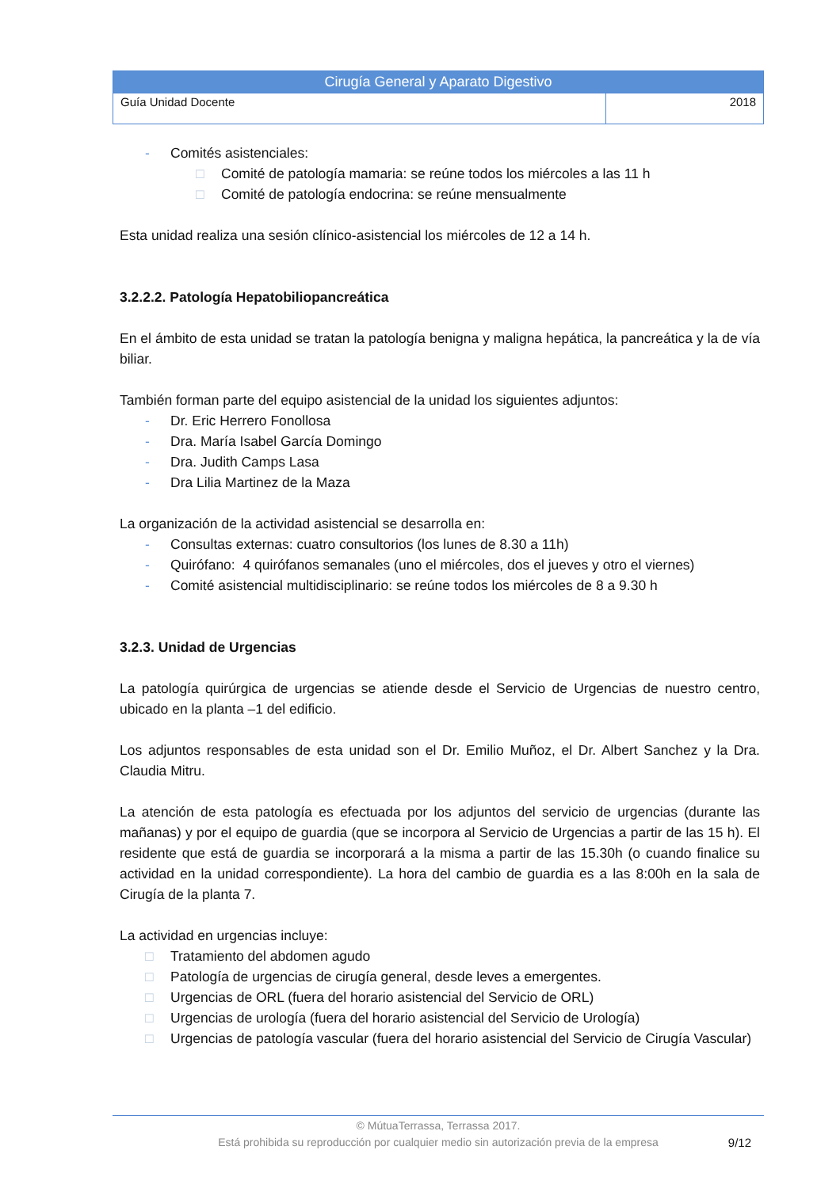| Cirugía General y Aparato Digestivo | |
| --- | --- |
| Guía Unidad Docente | 2018 |
- Comités asistenciales:
□ Comité de patología mamaria: se reúne todos los miércoles a las 11 h
□ Comité de patología endocrina: se reúne mensualmente
Esta unidad realiza una sesión clínico-asistencial los miércoles de 12 a 14 h.
3.2.2.2. Patología Hepatobiliopancreática
En el ámbito de esta unidad se tratan la patología benigna y maligna hepática, la pancreática y la de vía biliar.
También forman parte del equipo asistencial de la unidad los siguientes adjuntos:
- Dr. Eric Herrero Fonollosa
- Dra. María Isabel García Domingo
- Dra. Judith Camps Lasa
- Dra Lilia Martinez de la Maza
La organización de la actividad asistencial se desarrolla en:
- Consultas externas: cuatro consultorios (los lunes de 8.30 a 11h)
- Quirófano: 4 quirófanos semanales (uno el miércoles, dos el jueves y otro el viernes)
- Comité asistencial multidisciplinario: se reúne todos los miércoles de 8 a 9.30 h
3.2.3. Unidad de Urgencias
La patología quirúrgica de urgencias se atiende desde el Servicio de Urgencias de nuestro centro, ubicado en la planta –1 del edificio.
Los adjuntos responsables de esta unidad son el Dr. Emilio Muñoz, el Dr. Albert Sanchez y la Dra. Claudia Mitru.
La atención de esta patología es efectuada por los adjuntos del servicio de urgencias (durante las mañanas) y por el equipo de guardia (que se incorpora al Servicio de Urgencias a partir de las 15 h). El residente que está de guardia se incorporará a la misma a partir de las 15.30h (o cuando finalice su actividad en la unidad correspondiente). La hora del cambio de guardia es a las 8:00h en la sala de Cirugía de la planta 7.
La actividad en urgencias incluye:
□ Tratamiento del abdomen agudo
□ Patología de urgencias de cirugía general, desde leves a emergentes.
□ Urgencias de ORL (fuera del horario asistencial del Servicio de ORL)
□ Urgencias de urología (fuera del horario asistencial del Servicio de Urología)
□ Urgencias de patología vascular (fuera del horario asistencial del Servicio de Cirugía Vascular)
© MútuaTerrassa, Terrassa 2017.
Está prohibida su reproducción por cualquier medio sin autorización previa de la empresa
9/12